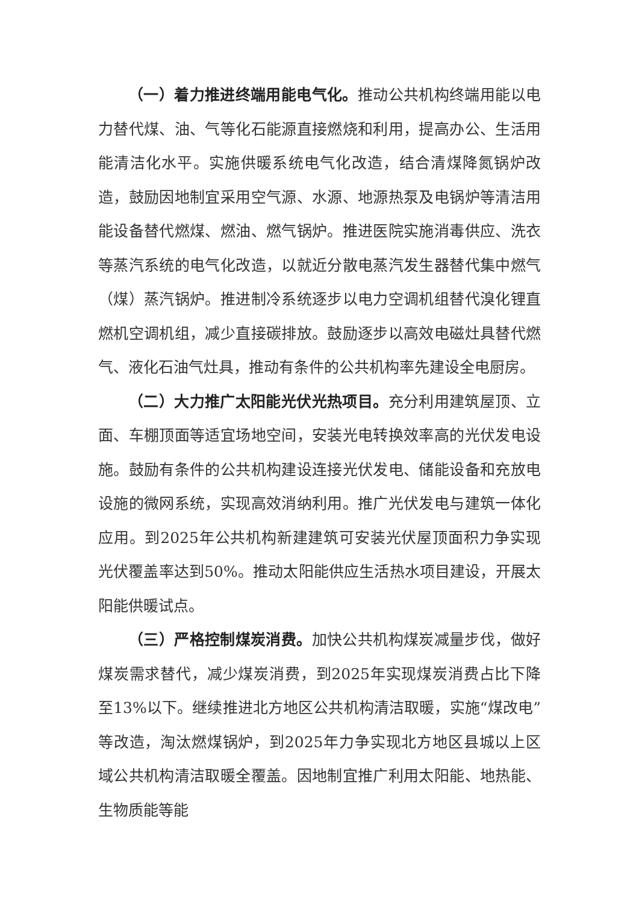（一）着力推进终端用能电气化。推动公共机构终端用能以电力替代煤、油、气等化石能源直接燃烧和利用，提高办公、生活用能清洁化水平。实施供暖系统电气化改造，结合清煤降氮锅炉改造，鼓励因地制宜采用空气源、水源、地源热泵及电锅炉等清洁用能设备替代燃煤、燃油、燃气锅炉。推进医院实施消毒供应、洗衣等蒸汽系统的电气化改造，以就近分散电蒸汽发生器替代集中燃气（煤）蒸汽锅炉。推进制冷系统逐步以电力空调机组替代溴化锂直燃机空调机组，减少直接碳排放。鼓励逐步以高效电磁灶具替代燃气、液化石油气灶具，推动有条件的公共机构率先建设全电厨房。
（二）大力推广太阳能光伏光热项目。充分利用建筑屋顶、立面、车棚顶面等适宜场地空间，安装光电转换效率高的光伏发电设施。鼓励有条件的公共机构建设连接光伏发电、储能设备和充放电设施的微网系统，实现高效消纳利用。推广光伏发电与建筑一体化应用。到2025年公共机构新建建筑可安装光伏屋顶面积力争实现光伏覆盖率达到50%。推动太阳能供应生活热水项目建设，开展太阳能供暖试点。
（三）严格控制煤炭消费。加快公共机构煤炭减量步伐，做好煤炭需求替代，减少煤炭消费，到2025年实现煤炭消费占比下降至13%以下。继续推进北方地区公共机构清洁取暖，实施“煤改电”等改造，淘汰燃煤锅炉，到2025年力争实现北方地区县城以上区域公共机构清洁取暖全覆盖。因地制宜推广利用太阳能、地热能、生物质能等能